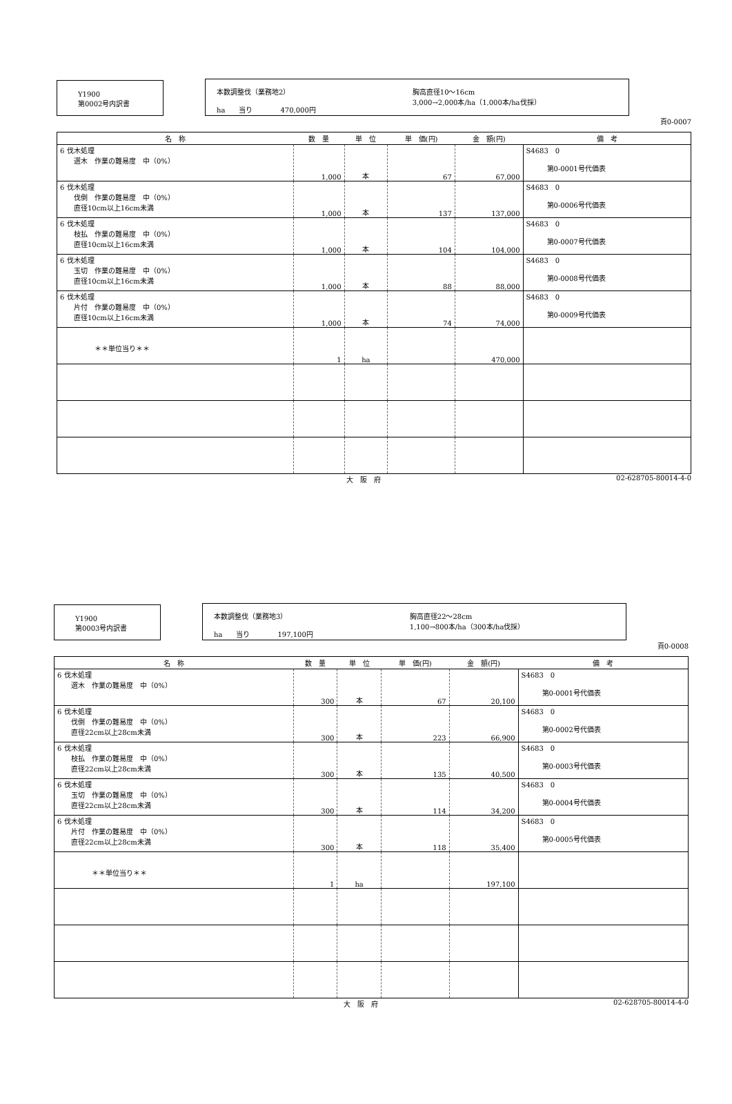Y1900
第0002号内訳書
本数調整伐（業務地2）
ha　　当り　　　　470,000円
胸高直径10～16cm
3,000→2,000本/ha（1,000本/ha伐採）
頁0-0007
| 名 称 | 数 量 | 単 位 | 単 価(円) | 金 額(円) | 備 考 |
| --- | --- | --- | --- | --- | --- |
| 6 伐木処理 選木 作業の難易度 中（0%） | 1,000 | 本 | 67 | 67,000 | S4683 0 第0-0001号代価表 |
| 6 伐木処理 伐倒 作業の難易度 中（0%） 直径10cm以上16cm未満 | 1,000 | 本 | 137 | 137,000 | S4683 0 第0-0006号代価表 |
| 6 伐木処理 枝払 作業の難易度 中（0%） 直径10cm以上16cm未満 | 1,000 | 本 | 104 | 104,000 | S4683 0 第0-0007号代価表 |
| 6 伐木処理 玉切 作業の難易度 中（0%） 直径10cm以上16cm未満 | 1,000 | 本 | 88 | 88,000 | S4683 0 第0-0008号代価表 |
| 6 伐木処理 片付 作業の難易度 中（0%） 直径10cm以上16cm未満 | 1,000 | 本 | 74 | 74,000 | S4683 0 第0-0009号代価表 |
| ＊＊単位当り＊＊ | 1 | ha | | 470,000 | |
大　阪　府 02-628705-80014-4-0
Y1900
第0003号内訳書
本数調整伐（業務地3）
ha　　当り　　　　197,100円
胸高直径22～28cm
1,100→800本/ha（300本/ha伐採）
頁0-0008
| 名 称 | 数 量 | 単 位 | 単 価(円) | 金 額(円) | 備 考 |
| --- | --- | --- | --- | --- | --- |
| 6 伐木処理 選木 作業の難易度 中（0%） | 300 | 本 | 67 | 20,100 | S4683 0 第0-0001号代価表 |
| 6 伐木処理 伐倒 作業の難易度 中（0%） 直径22cm以上28cm未満 | 300 | 本 | 223 | 66,900 | S4683 0 第0-0002号代価表 |
| 6 伐木処理 枝払 作業の難易度 中（0%） 直径22cm以上28cm未満 | 300 | 本 | 135 | 40,500 | S4683 0 第0-0003号代価表 |
| 6 伐木処理 玉切 作業の難易度 中（0%） 直径22cm以上28cm未満 | 300 | 本 | 114 | 34,200 | S4683 0 第0-0004号代価表 |
| 6 伐木処理 片付 作業の難易度 中（0%） 直径22cm以上28cm未満 | 300 | 本 | 118 | 35,400 | S4683 0 第0-0005号代価表 |
| ＊＊単位当り＊＊ | 1 | ha | | 197,100 | |
大　阪　府 02-628705-80014-4-0